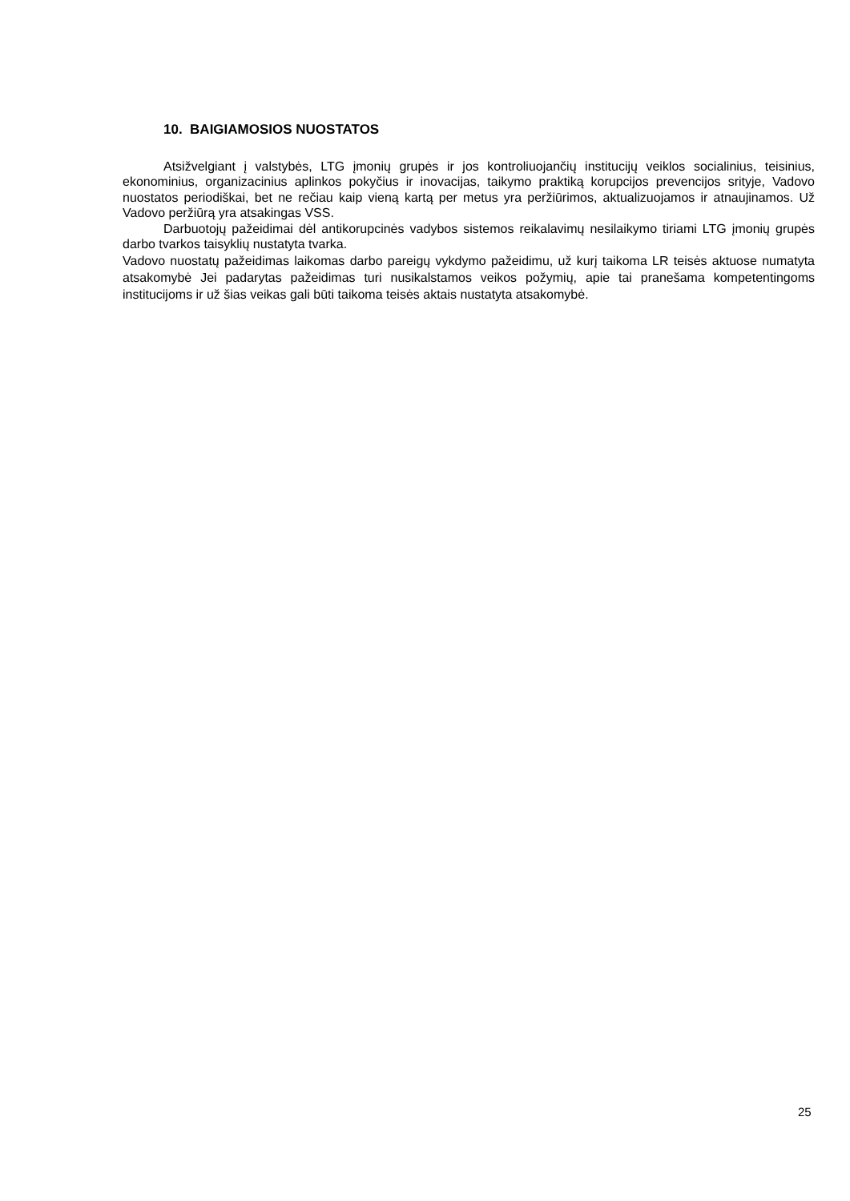10. BAIGIAMOSIOS NUOSTATOS
Atsižvelgiant į valstybės, LTG įmonių grupės ir jos kontroliuojančių institucijų veiklos socialinius, teisinius, ekonominius, organizacinius aplinkos pokyčius ir inovacijas, taikymo praktiką korupcijos prevencijos srityje, Vadovo nuostatos periodiškai, bet ne rečiau kaip vieną kartą per metus yra peržiūrimos, aktualizuojamos ir atnaujinamos. Už Vadovo peržiūrą yra atsakingas VSS.
Darbuotojų pažeidimai dėl antikorupcinės vadybos sistemos reikalavimų nesilaikymo tiriami LTG įmonių grupės darbo tvarkos taisyklių nustatyta tvarka.
Vadovo nuostatų pažeidimas laikomas darbo pareigų vykdymo pažeidimu, už kurį taikoma LR teisės aktuose numatyta atsakomybė Jei padarytas pažeidimas turi nusikalstamos veikos požymių, apie tai pranešama kompetentingoms institucijoms ir už šias veikas gali būti taikoma teisės aktais nustatyta atsakomybė.
25